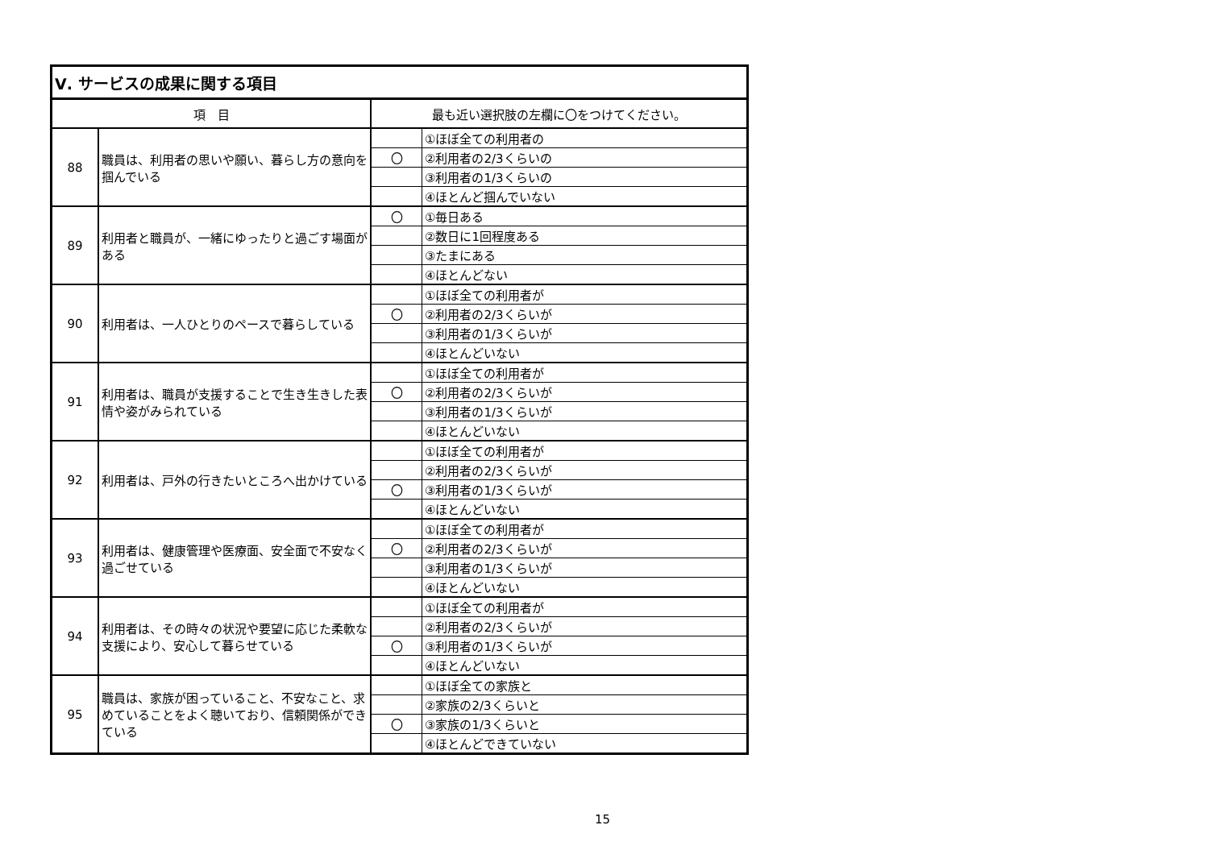| Ⅴ. サービスの成果に関する項目 | | | |
| --- | --- | --- | --- |
| 項 目 | | 最も近い選択肢の左欄に〇をつけてください。 | |
| 88 | 職員は、利用者の思いや願い、暮らし方の意向を掴んでいる | | ①ほぼ全ての利用者の |
| | | 〇 | ②利用者の2/3くらいの |
| | | | ③利用者の1/3くらいの |
| | | | ④ほとんど掴んでいない |
| 89 | 利用者と職員が、一緒にゆったりと過ごす場面がある | 〇 | ①毎日ある |
| | | | ②数日に1回程度ある |
| | | | ③たまにある |
| | | | ④ほとんどない |
| 90 | 利用者は、一人ひとりのペースで暮らしている | | ①ほぼ全ての利用者が |
| | | 〇 | ②利用者の2/3くらいが |
| | | | ③利用者の1/3くらいが |
| | | | ④ほとんどいない |
| 91 | 利用者は、職員が支援することで生き生きした表情や姿がみられている | | ①ほぼ全ての利用者が |
| | | 〇 | ②利用者の2/3くらいが |
| | | | ③利用者の1/3くらいが |
| | | | ④ほとんどいない |
| 92 | 利用者は、戸外の行きたいところへ出かけている | | ①ほぼ全ての利用者が |
| | | | ②利用者の2/3くらいが |
| | | 〇 | ③利用者の1/3くらいが |
| | | | ④ほとんどいない |
| 93 | 利用者は、健康管理や医療面、安全面で不安なく過ごせている | | ①ほぼ全ての利用者が |
| | | 〇 | ②利用者の2/3くらいが |
| | | | ③利用者の1/3くらいが |
| | | | ④ほとんどいない |
| 94 | 利用者は、その時々の状況や要望に応じた柔軟な支援により、安心して暮らせている | | ①ほぼ全ての利用者が |
| | | | ②利用者の2/3くらいが |
| | | 〇 | ③利用者の1/3くらいが |
| | | | ④ほとんどいない |
| 95 | 職員は、家族が困っていること、不安なこと、求めていることをよく聴いており、信頼関係ができている | | ①ほぼ全ての家族と |
| | | | ②家族の2/3くらいと |
| | | 〇 | ③家族の1/3くらいと |
| | | | ④ほとんどできていない |
15